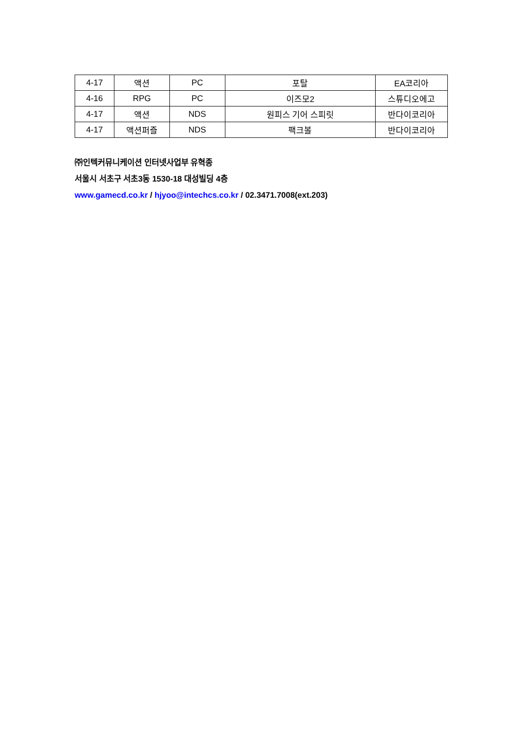| 4-17 | 액션 | PC | 포탈 | EA코리아 |
| 4-16 | RPG | PC | 이즈모2 | 스튜디오에고 |
| 4-17 | 액션 | NDS | 원피스 기어 스피릿 | 반다이코리아 |
| 4-17 | 액션퍼즐 | NDS | 팩크볼 | 반다이코리아 |
㈜인텍커뮤니케이션 인터넷사업부 유혁종
서울시 서초구 서초3동 1530-18 대성빌딩 4층
www.gamecd.co.kr / hjyoo@intechcs.co.kr / 02.3471.7008(ext.203)